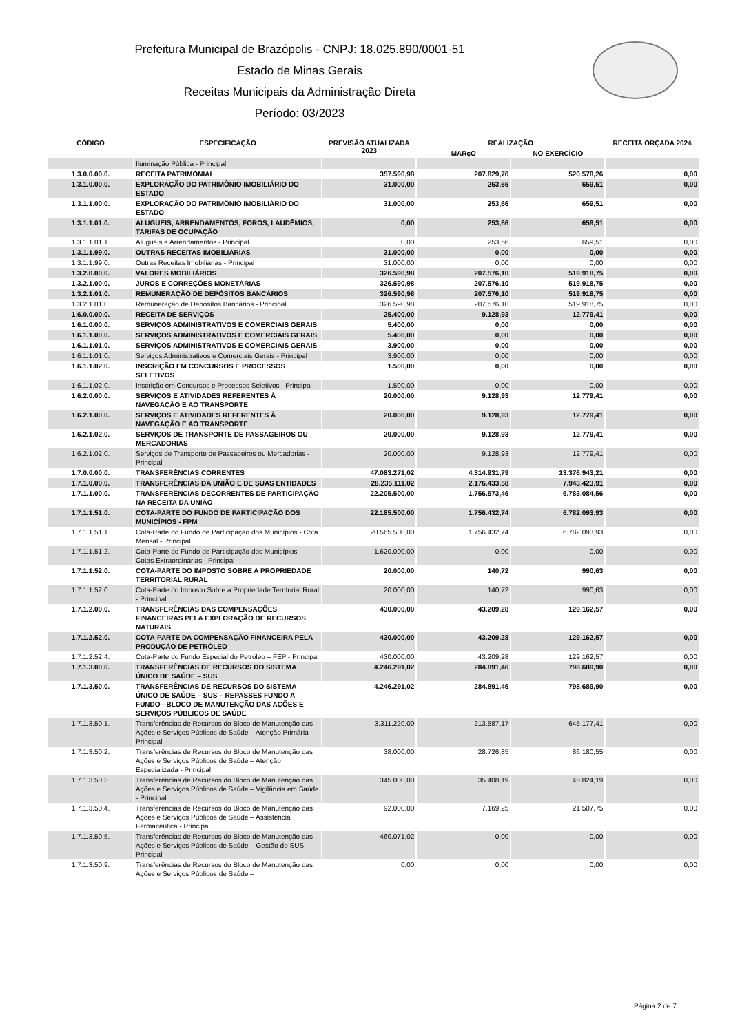Prefeitura Municipal de Brazópolis - CNPJ: 18.025.890/0001-51
Estado de Minas Gerais
Receitas Municipais da Administração Direta
Período: 03/2023
| CÓDIGO | ESPECIFICAÇÃO | PREVISÃO ATUALIZADA 2023 | REALIZAÇÃO | | RECEITA ORÇADA 2024 |
| --- | --- | --- | --- | --- | --- |
| | | | MARçO | NO EXERCÍCIO | |
| | Iluminação Pública - Principal | | | | |
| 1.3.0.0.00.0. | RECEITA PATRIMONIAL | 357.590,98 | 207.829,76 | 520.578,26 | 0,00 |
| 1.3.1.0.00.0. | EXPLORAÇÃO DO PATRIMÔNIO IMOBILIÁRIO DO ESTADO | 31.000,00 | 253,66 | 659,51 | 0,00 |
| 1.3.1.1.00.0. | EXPLORAÇÃO DO PATRIMÔNIO IMOBILIÁRIO DO ESTADO | 31.000,00 | 253,66 | 659,51 | 0,00 |
| 1.3.1.1.01.0. | ALUGUÉIS, ARRENDAMENTOS, FOROS, LAUDÊMIOS, TARIFAS DE OCUPAÇÃO | 0,00 | 253,66 | 659,51 | 0,00 |
| 1.3.1.1.01.1. | Aluguéis e Arrendamentos - Principal | 0,00 | 253,66 | 659,51 | 0,00 |
| 1.3.1.1.99.0. | OUTRAS RECEITAS IMOBILIÁRIAS | 31.000,00 | 0,00 | 0,00 | 0,00 |
| 1.3.1.1.99.0. | Outras Receitas Imobiliárias - Principal | 31.000,00 | 0,00 | 0,00 | 0,00 |
| 1.3.2.0.00.0. | VALORES MOBILIÁRIOS | 326.590,98 | 207.576,10 | 519.918,75 | 0,00 |
| 1.3.2.1.00.0. | JUROS E CORREÇÕES MONETÁRIAS | 326.590,98 | 207.576,10 | 519.918,75 | 0,00 |
| 1.3.2.1.01.0. | REMUNERAÇÃO DE DEPÓSITOS BANCÁRIOS | 326.590,98 | 207.576,10 | 519.918,75 | 0,00 |
| 1.3.2.1.01.0. | Remuneração de Depósitos Bancários - Principal | 326.590,98 | 207.576,10 | 519.918,75 | 0,00 |
| 1.6.0.0.00.0. | RECEITA DE SERVIÇOS | 25.400,00 | 9.128,93 | 12.779,41 | 0,00 |
| 1.6.1.0.00.0. | SERVIÇOS ADMINISTRATIVOS E COMERCIAIS GERAIS | 5.400,00 | 0,00 | 0,00 | 0,00 |
| 1.6.1.1.00.0. | SERVIÇOS ADMINISTRATIVOS E COMERCIAIS GERAIS | 5.400,00 | 0,00 | 0,00 | 0,00 |
| 1.6.1.1.01.0. | SERVIÇOS ADMINISTRATIVOS E COMERCIAIS GERAIS | 3.900,00 | 0,00 | 0,00 | 0,00 |
| 1.6.1.1.01.0. | Serviços Administrativos e Comerciais Gerais - Principal | 3.900,00 | 0,00 | 0,00 | 0,00 |
| 1.6.1.1.02.0. | INSCRIÇÃO EM CONCURSOS E PROCESSOS SELETIVOS | 1.500,00 | 0,00 | 0,00 | 0,00 |
| 1.6.1.1.02.0. | Inscrição em Concursos e Processos Seletivos - Principal | 1.500,00 | 0,00 | 0,00 | 0,00 |
| 1.6.2.0.00.0. | SERVIÇOS E ATIVIDADES REFERENTES À NAVEGAÇÃO E AO TRANSPORTE | 20.000,00 | 9.128,93 | 12.779,41 | 0,00 |
| 1.6.2.1.00.0. | SERVIÇOS E ATIVIDADES REFERENTES À NAVEGAÇÃO E AO TRANSPORTE | 20.000,00 | 9.128,93 | 12.779,41 | 0,00 |
| 1.6.2.1.02.0. | SERVIÇOS DE TRANSPORTE DE PASSAGEIROS OU MERCADORIAS | 20.000,00 | 9.128,93 | 12.779,41 | 0,00 |
| 1.6.2.1.02.0. | Serviços de Transporte de Passageiros ou Mercadorias - Principal | 20.000,00 | 9.128,93 | 12.779,41 | 0,00 |
| 1.7.0.0.00.0. | TRANSFERÊNCIAS CORRENTES | 47.083.271,02 | 4.314.931,79 | 13.376.943,21 | 0,00 |
| 1.7.1.0.00.0. | TRANSFERÊNCIAS DA UNIÃO E DE SUAS ENTIDADES | 28.235.111,02 | 2.176.433,58 | 7.943.423,91 | 0,00 |
| 1.7.1.1.00.0. | TRANSFERÊNCIAS DECORRENTES DE PARTICIPAÇÃO NA RECEITA DA UNIÃO | 22.205.500,00 | 1.756.573,46 | 6.783.084,56 | 0,00 |
| 1.7.1.1.51.0. | COTA-PARTE DO FUNDO DE PARTICIPAÇÃO DOS MUNICÍPIOS - FPM | 22.185.500,00 | 1.756.432,74 | 6.782.093,93 | 0,00 |
| 1.7.1.1.51.1. | Cota-Parte do Fundo de Participação dos Municípios - Cota Mensal - Principal | 20.565.500,00 | 1.756.432,74 | 6.782.093,93 | 0,00 |
| 1.7.1.1.51.2. | Cota-Parte do Fundo de Participação dos Municípios - Cotas Extraordinárias - Principal | 1.620.000,00 | 0,00 | 0,00 | 0,00 |
| 1.7.1.1.52.0. | COTA-PARTE DO IMPOSTO SOBRE A PROPRIEDADE TERRITORIAL RURAL | 20.000,00 | 140,72 | 990,63 | 0,00 |
| 1.7.1.1.52.0. | Cota-Parte do Imposto Sobre a Propriedade Territorial Rural - Principal | 20.000,00 | 140,72 | 990,63 | 0,00 |
| 1.7.1.2.00.0. | TRANSFERÊNCIAS DAS COMPENSAÇÕES FINANCEIRAS PELA EXPLORAÇÃO DE RECURSOS NATURAIS | 430.000,00 | 43.209,28 | 129.162,57 | 0,00 |
| 1.7.1.2.52.0. | COTA-PARTE DA COMPENSAÇÃO FINANCEIRA PELA PRODUÇÃO DE PETRÓLEO | 430.000,00 | 43.209,28 | 129.162,57 | 0,00 |
| 1.7.1.2.52.4. | Cota-Parte do Fundo Especial do Petróleo – FEP - Principal | 430.000,00 | 43.209,28 | 129.162,57 | 0,00 |
| 1.7.1.3.00.0. | TRANSFERÊNCIAS DE RECURSOS DO SISTEMA ÚNICO DE SAÚDE – SUS | 4.246.291,02 | 284.891,46 | 798.689,90 | 0,00 |
| 1.7.1.3.50.0. | TRANSFERÊNCIAS DE RECURSOS DO SISTEMA ÚNICO DE SAÚDE – SUS – REPASSES FUNDO A FUNDO - BLOCO DE MANUTENÇÃO DAS AÇÕES E SERVIÇOS PÚBLICOS DE SAÚDE | 4.246.291,02 | 284.891,46 | 798.689,90 | 0,00 |
| 1.7.1.3.50.1. | Transferências de Recursos do Bloco de Manutenção das Ações e Serviços Públicos de Saúde – Atenção Primária - Principal | 3.311.220,00 | 213.587,17 | 645.177,41 | 0,00 |
| 1.7.1.3.50.2. | Transferências de Recursos do Bloco de Manutenção das Ações e Serviços Públicos de Saúde – Atenção Especializada - Principal | 38.000,00 | 28.726,85 | 86.180,55 | 0,00 |
| 1.7.1.3.50.3. | Transferências de Recursos do Bloco de Manutenção das Ações e Serviços Públicos de Saúde – Vigilância em Saúde - Principal | 345.000,00 | 35.408,19 | 45.824,19 | 0,00 |
| 1.7.1.3.50.4. | Transferências de Recursos do Bloco de Manutenção das Ações e Serviços Públicos de Saúde – Assistência Farmacêutica - Principal | 92.000,00 | 7.169,25 | 21.507,75 | 0,00 |
| 1.7.1.3.50.5. | Transferências de Recursos do Bloco de Manutenção das Ações e Serviços Públicos de Saúde – Gestão do SUS - Principal | 460.071,02 | 0,00 | 0,00 | 0,00 |
| 1.7.1.3.50.9. | Transferências de Recursos do Bloco de Manutenção das Ações e Serviços Públicos de Saúde – | 0,00 | 0,00 | 0,00 | 0,00 |
Página 2 de 7